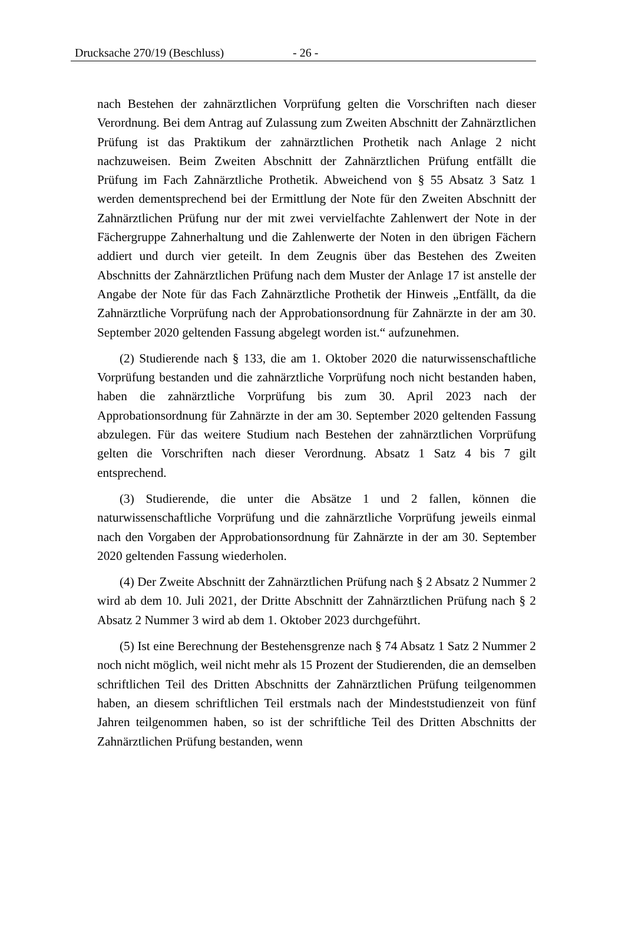Drucksache 270/19 (Beschluss) - 26 -
nach Bestehen der zahnärztlichen Vorprüfung gelten die Vorschriften nach dieser Verordnung. Bei dem Antrag auf Zulassung zum Zweiten Abschnitt der Zahnärztlichen Prüfung ist das Praktikum der zahnärztlichen Prothetik nach Anlage 2 nicht nachzuweisen. Beim Zweiten Abschnitt der Zahnärztlichen Prüfung entfällt die Prüfung im Fach Zahnärztliche Prothetik. Abweichend von § 55 Absatz 3 Satz 1 werden dementsprechend bei der Ermittlung der Note für den Zweiten Abschnitt der Zahnärztlichen Prüfung nur der mit zwei vervielfachte Zahlenwert der Note in der Fächergruppe Zahnerhaltung und die Zahlenwerte der Noten in den übrigen Fächern addiert und durch vier geteilt. In dem Zeugnis über das Bestehen des Zweiten Abschnitts der Zahnärztlichen Prüfung nach dem Muster der Anlage 17 ist anstelle der Angabe der Note für das Fach Zahnärztliche Prothetik der Hinweis „Entfällt, da die Zahnärztliche Vorprüfung nach der Approbationsordnung für Zahnärzte in der am 30. September 2020 geltenden Fassung abgelegt worden ist.“ aufzunehmen.
(2) Studierende nach § 133, die am 1. Oktober 2020 die naturwissenschaftliche Vorprüfung bestanden und die zahnärztliche Vorprüfung noch nicht bestanden haben, haben die zahnärztliche Vorprüfung bis zum 30. April 2023 nach der Approbationsordnung für Zahnärzte in der am 30. September 2020 geltenden Fassung abzulegen. Für das weitere Studium nach Bestehen der zahnärztlichen Vorprüfung gelten die Vorschriften nach dieser Verordnung. Absatz 1 Satz 4 bis 7 gilt entsprechend.
(3) Studierende, die unter die Absätze 1 und 2 fallen, können die naturwissenschaftliche Vorprüfung und die zahnärztliche Vorprüfung jeweils einmal nach den Vorgaben der Approbationsordnung für Zahnärzte in der am 30. September 2020 geltenden Fassung wiederholen.
(4) Der Zweite Abschnitt der Zahnärztlichen Prüfung nach § 2 Absatz 2 Nummer 2 wird ab dem 10. Juli 2021, der Dritte Abschnitt der Zahnärztlichen Prüfung nach § 2 Absatz 2 Nummer 3 wird ab dem 1. Oktober 2023 durchgeführt.
(5) Ist eine Berechnung der Bestehensgrenze nach § 74 Absatz 1 Satz 2 Nummer 2 noch nicht möglich, weil nicht mehr als 15 Prozent der Studierenden, die an demselben schriftlichen Teil des Dritten Abschnitts der Zahnärztlichen Prüfung teilgenommen haben, an diesem schriftlichen Teil erstmals nach der Mindeststudienzeit von fünf Jahren teilgenommen haben, so ist der schriftliche Teil des Dritten Abschnitts der Zahnärztlichen Prüfung bestanden, wenn